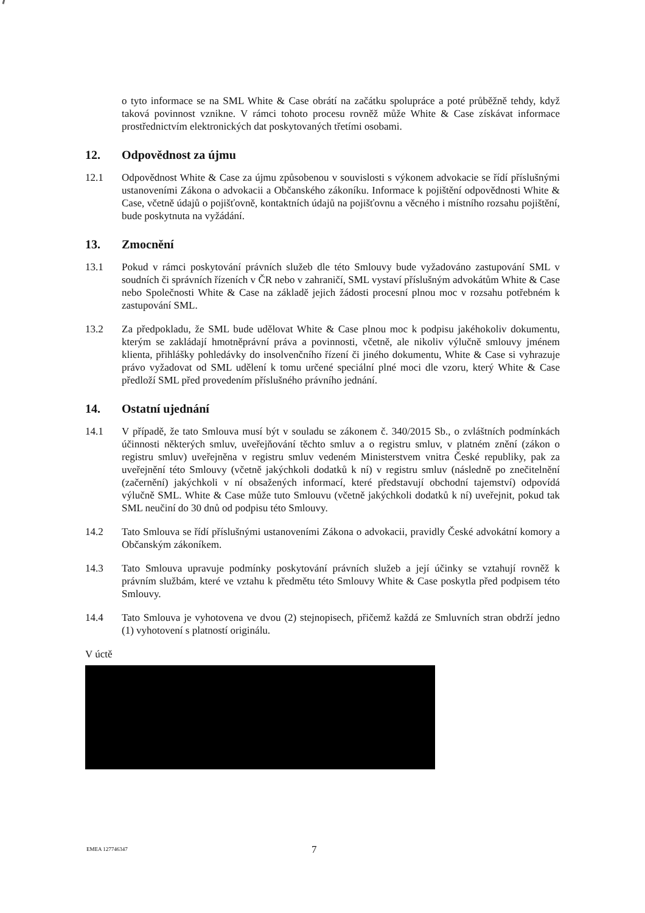o tyto informace se na SML White & Case obrátí na začátku spolupráce a poté průběžně tehdy, když taková povinnost vznikne. V rámci tohoto procesu rovněž může White & Case získávat informace prostřednictvím elektronických dat poskytovaných třetími osobami.
12. Odpovědnost za újmu
12.1 Odpovědnost White & Case za újmu způsobenou v souvislosti s výkonem advokacie se řídí příslušnými ustanoveními Zákona o advokacii a Občanského zákoníku. Informace k pojištění odpovědnosti White & Case, včetně údajů o pojišťovně, kontaktních údajů na pojišťovnu a věcného i místního rozsahu pojištění, bude poskytnuta na vyžádání.
13. Zmocnění
13.1 Pokud v rámci poskytování právních služeb dle této Smlouvy bude vyžadováno zastupování SML v soudních či správních řízeních v ČR nebo v zahraničí, SML vystaví příslušným advokátům White & Case nebo Společnosti White & Case na základě jejich žádosti procesní plnou moc v rozsahu potřebném k zastupování SML.
13.2 Za předpokladu, že SML bude udělovat White & Case plnou moc k podpisu jakéhokoliv dokumentu, kterým se zakládají hmotněprávní práva a povinnosti, včetně, ale nikoliv výlučně smlouvy jménem klienta, přihlášky pohledávky do insolvenčního řízení či jiného dokumentu, White & Case si vyhrazuje právo vyžadovat od SML udělení k tomu určené speciální plné moci dle vzoru, který White & Case předloží SML před provedením příslušného právního jednání.
14. Ostatní ujednání
14.1 V případě, že tato Smlouva musí být v souladu se zákonem č. 340/2015 Sb., o zvláštních podmínkách účinnosti některých smluv, uveřejňování těchto smluv a o registru smluv, v platném znění (zákon o registru smluv) uveřejněna v registru smluv vedeném Ministerstvem vnitra České republiky, pak za uveřejnění této Smlouvy (včetně jakýchkoli dodatků k ní) v registru smluv (následně po znečitelnění (začernění) jakýchkoli v ní obsažených informací, které představují obchodní tajemství) odpovídá výlučně SML. White & Case může tuto Smlouvu (včetně jakýchkoli dodatků k ní) uveřejnit, pokud tak SML neučiní do 30 dnů od podpisu této Smlouvy.
14.2 Tato Smlouva se řídí příslušnými ustanoveními Zákona o advokacii, pravidly České advokátní komory a Občanským zákoníkem.
14.3 Tato Smlouva upravuje podmínky poskytování právních služeb a její účinky se vztahují rovněž k právním službám, které ve vztahu k předmětu této Smlouvy White & Case poskytla před podpisem této Smlouvy.
14.4 Tato Smlouva je vyhotovena ve dvou (2) stejnopisech, přičemž každá ze Smluvních stran obdrží jedno (1) vyhotovení s platností originálu.
V úctě
EMEA 127746347 7